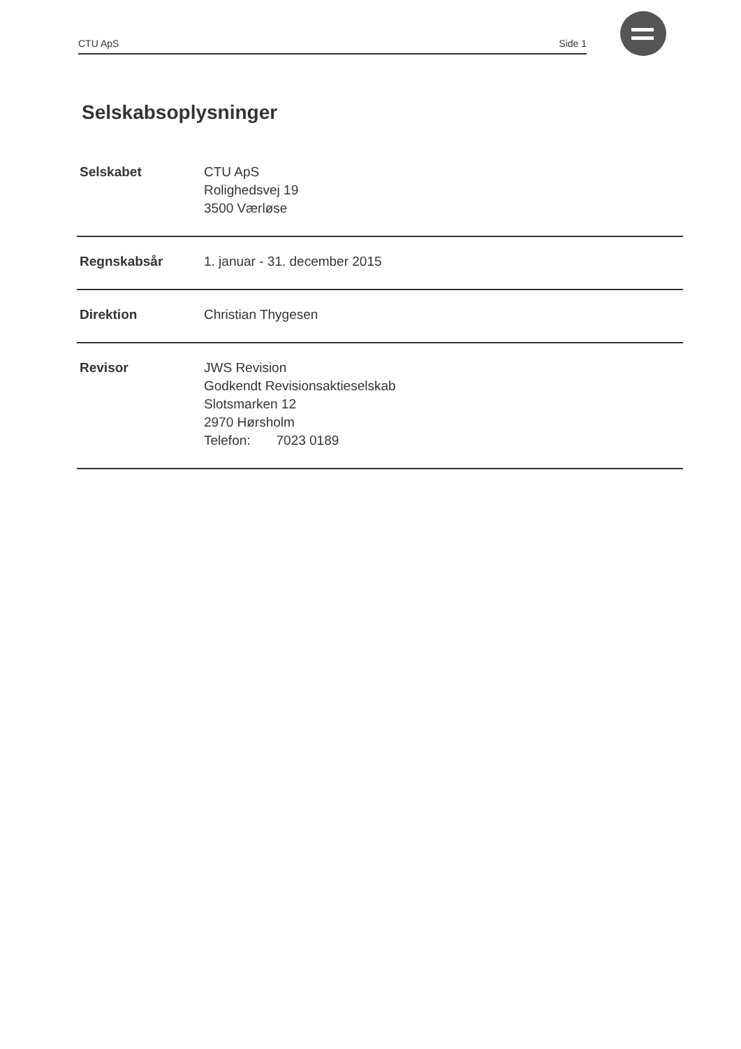CTU ApS Side 1
Selskabsoplysninger
| Selskabet | CTU ApS Rolighedsvej 19 3500 Værløse |
| Regnskabsår | 1. januar - 31. december 2015 |
| Direktion | Christian Thygesen |
| Revisor | JWS Revision Godkendt Revisionsaktieselskab Slotsmarken 12 2970 Hørsholm Telefon: 7023 0189 |